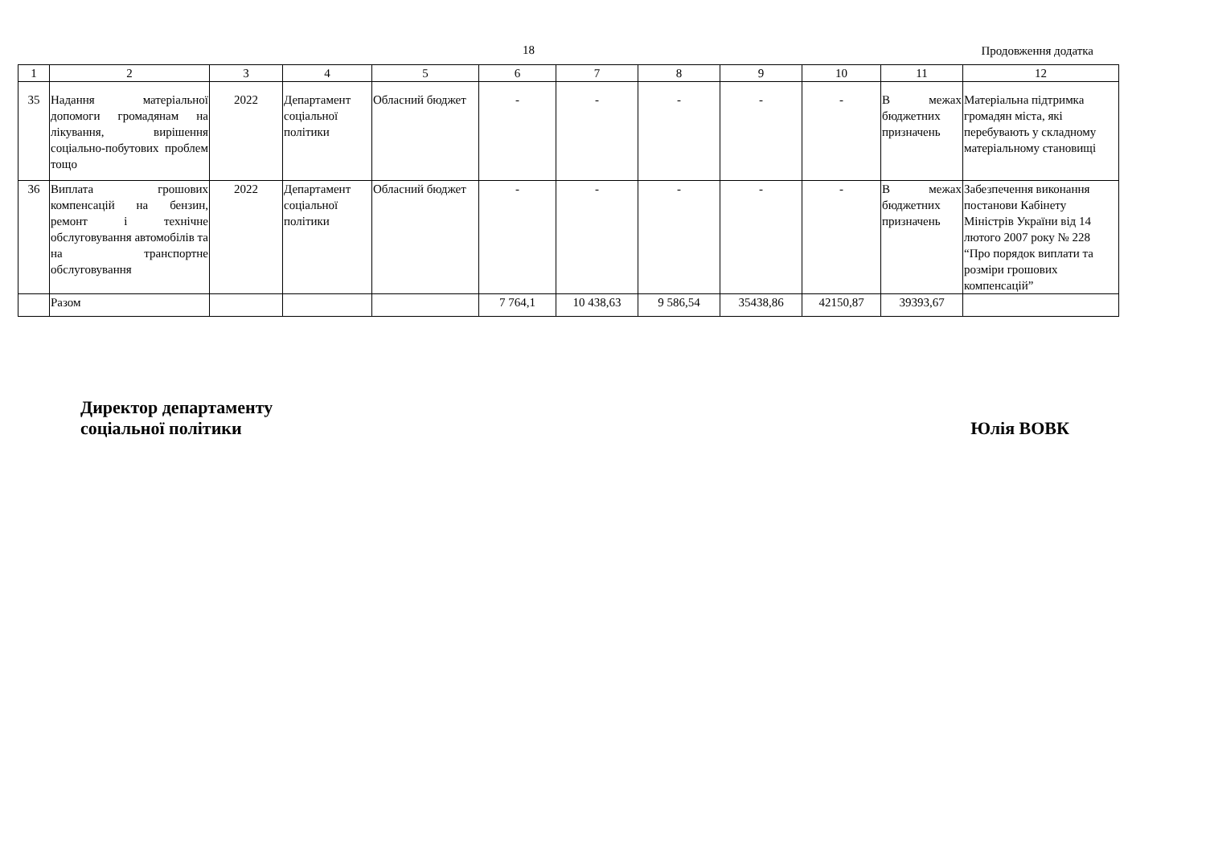18 Продовження додатка
| 1 | 2 | 3 | 4 | 5 | 6 | 7 | 8 | 9 | 10 | 11 | 12 |
| 35 | Надання матеріальної допомоги громадянам на лікування, вирішення соціально-побутових проблем тощо | 2022 | Департамент соціальної політики | Обласний бюджет | - | - | - | - | - | В межах бюджетних призначень | Матеріальна підтримка громадян міста, які перебувають у складному матеріальному становищі |
| 36 | Виплата грошових компенсацій на бензин, ремонт і технічне обслуговування автомобілів та на транспортне обслуговування | 2022 | Департамент соціальної політики | Обласний бюджет | - | - | - | - | - | В межах бюджетних призначень | Забезпечення виконання постанови Кабінету Міністрів України від 14 лютого 2007 року № 228 “Про порядок виплати та розміри грошових компенсацій” |
| | Разом | | | | 7 764,1 | 10 438,63 | 9 586,54 | 35438,86 | 42150,87 | 39393,67 | |
Директор департаменту
соціальної політики
Юлія ВОВК